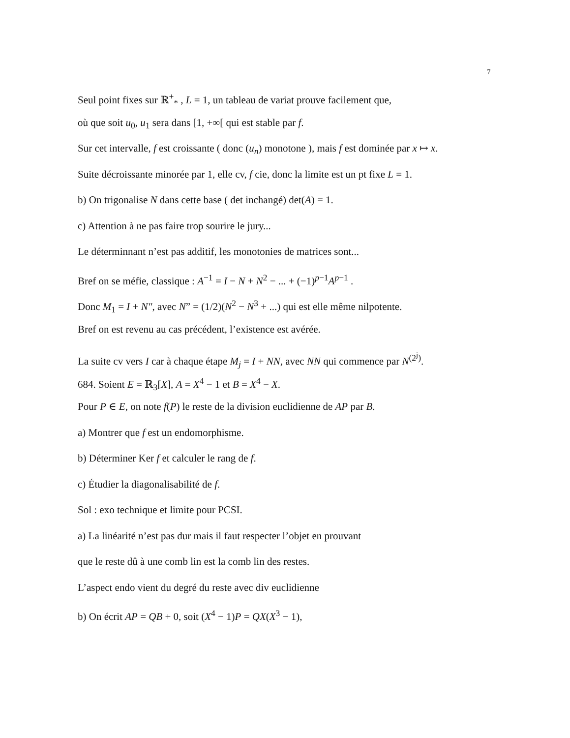7
Seul point fixes sur ℝ<sup>+</sup><sub>*</sub> , L = 1, un tableau de variat prouve facilement que,
où que soit u<sub>0</sub>, u<sub>1</sub> sera dans [1, +∞[ qui est stable par f.
Sur cet intervalle, f est croissante ( donc (u<sub>n</sub>) monotone ), mais f est dominée par x ↦ x.
Suite décroissante minorée par 1, elle cv, f cie, donc la limite est un pt fixe L = 1.
b) On trigonalise N dans cette base ( det inchangé) det(A) = 1.
c) Attention à ne pas faire trop sourire le jury...
Le déterminnant n’est pas additif, les monotonies de matrices sont...
Bref on se méfie, classique : A<sup>−1</sup> = I − N + N<sup>2</sup> − ... + (−1)<sup>p−1</sup>A<sup>p−1</sup> .
Donc M<sub>1</sub> = I + N″, avec N” = (1/2)(N<sup>2</sup> − N<sup>3</sup> + ...) qui est elle même nilpotente.
Bref on est revenu au cas précédent, l’existence est avérée.
La suite cv vers I car à chaque étape M<sub>j</sub> = I + NN, avec NN qui commence par N<sup>(2<sup>j</sup>)</sup>.
684. Soient E = ℝ<sub>3</sub>[X], A = X<sup>4</sup> − 1 et B = X<sup>4</sup> − X.
Pour P ∈ E, on note f(P) le reste de la division euclidienne de AP par B.
a) Montrer que f est un endomorphisme.
b) Déterminer Ker f et calculer le rang de f.
c) Étudier la diagonalisabilité de f.
Sol : exo technique et limite pour PCSI.
a) La linéarité n’est pas dur mais il faut respecter l’objet en prouvant
que le reste dû à une comb lin est la comb lin des restes.
L’aspect endo vient du degré du reste avec div euclidienne
b) On écrit AP = QB + 0, soit (X<sup>4</sup> − 1)P = QX(X<sup>3</sup> − 1),